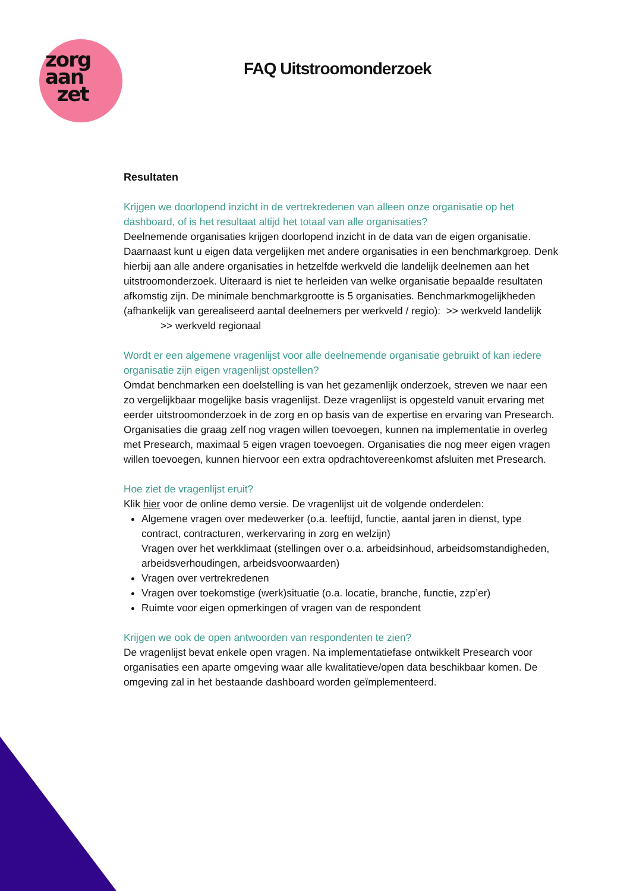zorg
aan
zet
FAQ Uitstroomonderzoek
Resultaten
Krijgen we doorlopend inzicht in de vertrekredenen van alleen onze organisatie op het dashboard, of is het resultaat altijd het totaal van alle organisaties?
Deelnemende organisaties krijgen doorlopend inzicht in de data van de eigen organisatie. Daarnaast kunt u eigen data vergelijken met andere organisaties in een benchmarkgroep. Denk hierbij aan alle andere organisaties in hetzelfde werkveld die landelijk deelnemen aan het uitstroomonderzoek. Uiteraard is niet te herleiden van welke organisatie bepaalde resultaten afkomstig zijn. De minimale benchmarkgrootte is 5 organisaties. Benchmarkmogelijkheden (afhankelijk van gerealiseerd aantal deelnemers per werkveld / regio): >> werkveld landelijk
>> werkveld regionaal
Wordt er een algemene vragenlijst voor alle deelnemende organisatie gebruikt of kan iedere organisatie zijn eigen vragenlijst opstellen?
Omdat benchmarken een doelstelling is van het gezamenlijk onderzoek, streven we naar een zo vergelijkbaar mogelijke basis vragenlijst. Deze vragenlijst is opgesteld vanuit ervaring met eerder uitstroomonderzoek in de zorg en op basis van de expertise en ervaring van Presearch. Organisaties die graag zelf nog vragen willen toevoegen, kunnen na implementatie in overleg met Presearch, maximaal 5 eigen vragen toevoegen. Organisaties die nog meer eigen vragen willen toevoegen, kunnen hiervoor een extra opdrachtovereenkomst afsluiten met Presearch.
Hoe ziet de vragenlijst eruit?
Klik hier voor de online demo versie. De vragenlijst uit de volgende onderdelen:
Algemene vragen over medewerker (o.a. leeftijd, functie, aantal jaren in dienst, type contract, contracturen, werkervaring in zorg en welzijn)
Vragen over het werkklimaat (stellingen over o.a. arbeidsinhoud, arbeidsomstandigheden, arbeidsverhoudingen, arbeidsvoorwaarden)
Vragen over vertrekredenen
Vragen over toekomstige (werk)situatie (o.a. locatie, branche, functie, zzp’er)
Ruimte voor eigen opmerkingen of vragen van de respondent
Krijgen we ook de open antwoorden van respondenten te zien?
De vragenlijst bevat enkele open vragen. Na implementatiefase ontwikkelt Presearch voor organisaties een aparte omgeving waar alle kwalitatieve/open data beschikbaar komen. De omgeving zal in het bestaande dashboard worden geïmplementeerd.